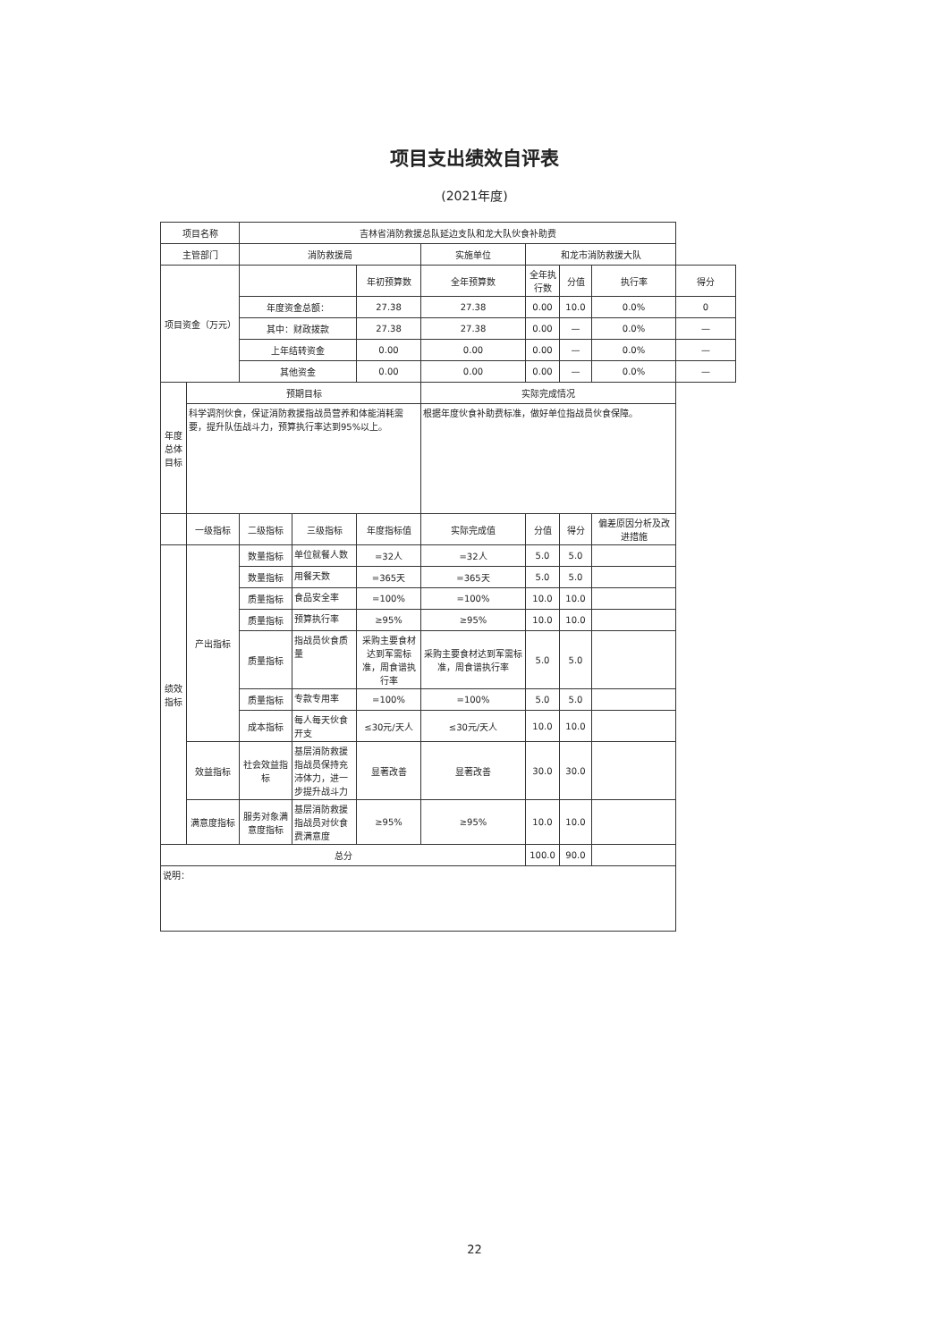项目支出绩效自评表
(2021年度)
| 项目名称 | | 吉林省消防救援总队延边支队和龙大队伙食补助费 | | | | | | | |
| 主管部门 | | 消防救援局 | | | 实施单位 | 和龙市消防救援大队 | | | |
| 项目资金（万元） | | | | 年初预算数 | 全年预算数 | 全年执行数 | 分值 | 执行率 | 得分 |
| | | 年度资金总额： | | 27.38 | 27.38 | 0.00 | 10.0 | 0.0% | 0 |
| | | 其中：财政拨款 | | 27.38 | 27.38 | 0.00 | — | 0.0% | — |
| | | 上年结转资金 | | 0.00 | 0.00 | 0.00 | — | 0.0% | — |
| | | 其他资金 | | 0.00 | 0.00 | 0.00 | — | 0.0% | — |
| 年度总体目标 | 预期目标 | | | | 实际完成情况 | | | | |
| | 科学调剂伙食，保证消防救援指战员营养和体能消耗需要，提升队伍战斗力，预算执行率达到95%以上。 | | | | 根据年度伙食补助费标准，做好单位指战员伙食保障。 | | | | |
| | 一级指标 | 二级指标 | 三级指标 | 年度指标值 | 实际完成值 | 分值 | 得分 | 偏差原因分析及改进措施 | |
| 绩效指标 | 产出指标 | 数量指标 | 单位就餐人数 | =32人 | =32人 | 5.0 | 5.0 | | |
| | | 数量指标 | 用餐天数 | =365天 | =365天 | 5.0 | 5.0 | | |
| | | 质量指标 | 食品安全率 | =100% | =100% | 10.0 | 10.0 | | |
| | | 质量指标 | 预算执行率 | ≥95% | ≥95% | 10.0 | 10.0 | | |
| | | 质量指标 | 指战员伙食质量 | 采购主要食材达到军需标准，周食谱执行率 | 采购主要食材达到军需标准，周食谱执行率 | 5.0 | 5.0 | | |
| | | 质量指标 | 专款专用率 | =100% | =100% | 5.0 | 5.0 | | |
| | | 成本指标 | 每人每天伙食开支 | ≤30元/天人 | ≤30元/天人 | 10.0 | 10.0 | | |
| | 效益指标 | 社会效益指标 | 基层消防救援指战员保持充沛体力，进一步提升战斗力 | 显著改善 | 显著改善 | 30.0 | 30.0 | | |
| | 满意度指标 | 服务对象满意度指标 | 基层消防救援指战员对伙食费满意度 | ≥95% | ≥95% | 10.0 | 10.0 | | |
| 总分 | | | | | | 100.0 | 90.0 | | |
| 说明： | | | | | | | | | |
22